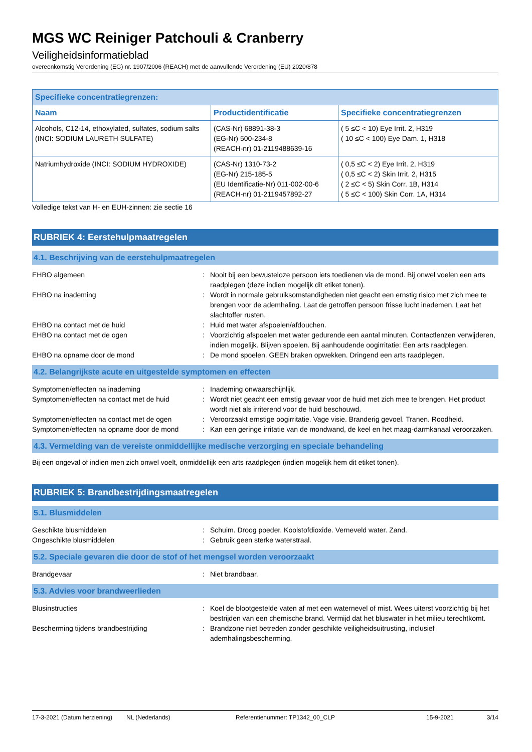MGS WC Reiniger Patchouli & Cranberry
Veiligheidsinformatieblad
overeenkomstig Verordening (EG) nr. 1907/2006 (REACH) met de aanvullende Verordening (EU) 2020/878
| Specifieke concentratiegrenzen: | | |
| --- | --- | --- |
| Naam | Productidentificatie | Specifieke concentratiegrenzen |
| Alcohols, C12-14, ethoxylated, sulfates, sodium salts (INCI: SODIUM LAURETH SULFATE) | (CAS-Nr) 68891-38-3 (EG-Nr) 500-234-8 (REACH-nr) 01-2119488639-16 | ( 5 ≤C < 10) Eye Irrit. 2, H319 ( 10 ≤C < 100) Eye Dam. 1, H318 |
| Natriumhydroxide (INCI: SODIUM HYDROXIDE) | (CAS-Nr) 1310-73-2 (EG-Nr) 215-185-5 (EU Identificatie-Nr) 011-002-00-6 (REACH-nr) 01-2119457892-27 | ( 0,5 ≤C < 2) Eye Irrit. 2, H319 ( 0,5 ≤C < 2) Skin Irrit. 2, H315 ( 2 ≤C < 5) Skin Corr. 1B, H314 ( 5 ≤C < 100) Skin Corr. 1A, H314 |
Volledige tekst van H- en EUH-zinnen: zie sectie 16
RUBRIEK 4: Eerstehulpmaatregelen
4.1. Beschrijving van de eerstehulpmaatregelen
EHBO algemeen : Nooit bij een bewusteloze persoon iets toedienen via de mond. Bij onwel voelen een arts raadplegen (deze indien mogelijk dit etiket tonen).
EHBO na inademing : Wordt in normale gebruiksomstandigheden niet geacht een ernstig risico met zich mee te brengen voor de ademhaling. Laat de getroffen persoon frisse lucht inademen. Laat het slachtoffer rusten.
EHBO na contact met de huid : Huid met water afspoelen/afdouchen.
EHBO na contact met de ogen : Voorzichtig afspoelen met water gedurende een aantal minuten. Contactlenzen verwijderen, indien mogelijk. Blijven spoelen. Bij aanhoudende oogirritatie: Een arts raadplegen.
EHBO na opname door de mond : De mond spoelen. GEEN braken opwekken. Dringend een arts raadplegen.
4.2. Belangrijkste acute en uitgestelde symptomen en effecten
Symptomen/effecten na inademing : Inademing onwaarschijnlijk.
Symptomen/effecten na contact met de huid
: Wordt niet geacht een ernstig gevaar voor de huid met zich mee te brengen. Het product wordt niet als irriterend voor de huid beschouwd.
Symptomen/effecten na contact met de ogen
: Veroorzaakt ernstige oogirritatie. Vage visie. Branderig gevoel. Tranen. Roodheid.
Symptomen/effecten na opname door de mond
: Kan een geringe irritatie van de mondwand, de keel en het maag-darmkanaal veroorzaken.
4.3. Vermelding van de vereiste onmiddellijke medische verzorging en speciale behandeling
Bij een ongeval of indien men zich onwel voelt, onmiddellijk een arts raadplegen (indien mogelijk hem dit etiket tonen).
RUBRIEK 5: Brandbestrijdingsmaatregelen
5.1. Blusmiddelen
Geschikte blusmiddelen : Schuim. Droog poeder. Koolstofdioxide. Verneveld water. Zand.
Ongeschikte blusmiddelen : Gebruik geen sterke waterstraal.
5.2. Speciale gevaren die door de stof of het mengsel worden veroorzaakt
Brandgevaar : Niet brandbaar.
5.3. Advies voor brandweerlieden
Blusinstructies : Koel de blootgestelde vaten af met een waternevel of mist. Wees uiterst voorzichtig bij het bestrijden van een chemische brand. Vermijd dat het bluswater in het milieu terechtkomt.
Bescherming tijdens brandbestrijding : Brandzone niet betreden zonder geschikte veiligheidsuitrusting, inclusief ademhalingsbescherming.
17-3-2021 (Datum herziening) NL (Nederlands) Referentienummer: TP1342_00_CLP 15-9-2021 3/14